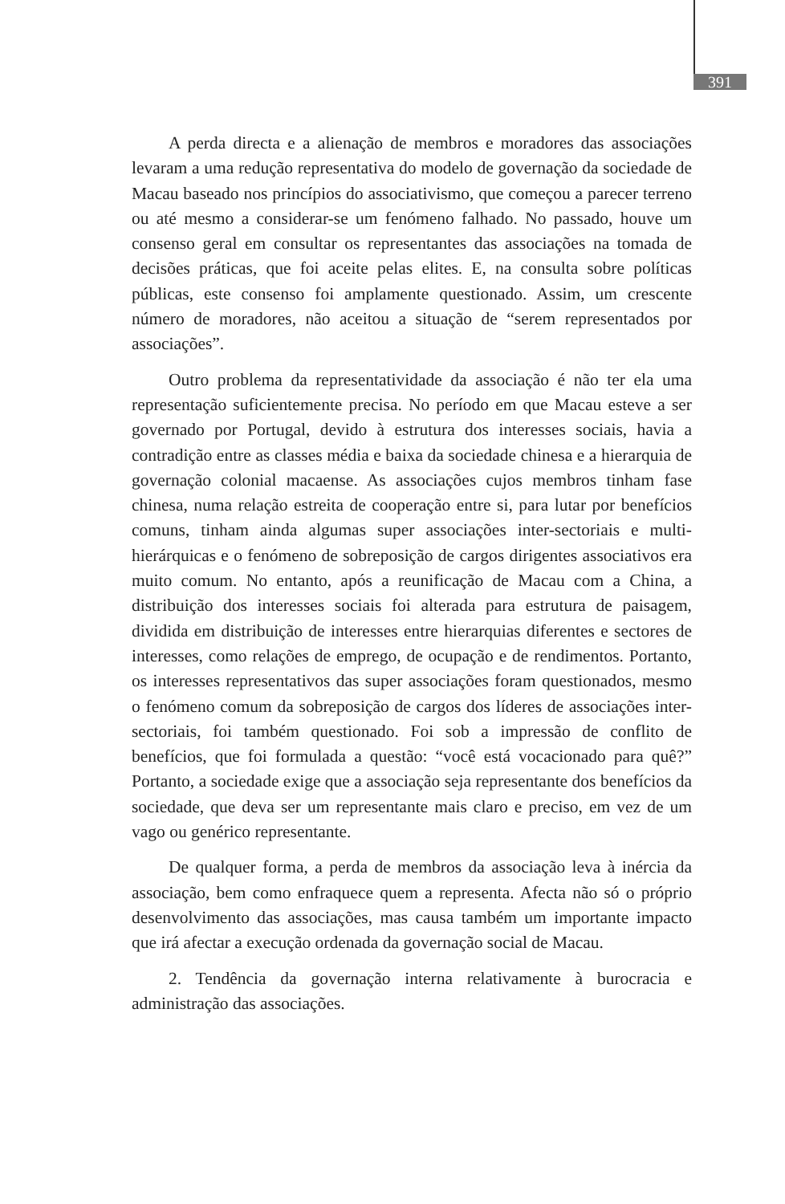391
A perda directa e a alienação de membros e moradores das associações levaram a uma redução representativa do modelo de governação da sociedade de Macau baseado nos princípios do associativismo, que começou a parecer terreno ou até mesmo a considerar-se um fenómeno falhado. No passado, houve um consenso geral em consultar os representantes das associações na tomada de decisões práticas, que foi aceite pelas elites. E, na consulta sobre políticas públicas, este consenso foi amplamente questionado. Assim, um crescente número de moradores, não aceitou a situação de “serem representados por associações”.
Outro problema da representatividade da associação é não ter ela uma representação suficientemente precisa. No período em que Macau esteve a ser governado por Portugal, devido à estrutura dos interesses sociais, havia a contradição entre as classes média e baixa da sociedade chinesa e a hierarquia de governação colonial macaense. As associações cujos membros tinham fase chinesa, numa relação estreita de cooperação entre si, para lutar por benefícios comuns, tinham ainda algumas super associações inter-sectoriais e multi-hierárquicas e o fenómeno de sobreposição de cargos dirigentes associativos era muito comum. No entanto, após a reunificação de Macau com a China, a distribuição dos interesses sociais foi alterada para estrutura de paisagem, dividida em distribuição de interesses entre hierarquias diferentes e sectores de interesses, como relações de emprego, de ocupação e de rendimentos. Portanto, os interesses representativos das super associações foram questionados, mesmo o fenómeno comum da sobreposição de cargos dos líderes de associações inter-sectoriais, foi também questionado. Foi sob a impressão de conflito de benefícios, que foi formulada a questão: “você está vocacionado para quê?” Portanto, a sociedade exige que a associação seja representante dos benefícios da sociedade, que deva ser um representante mais claro e preciso, em vez de um vago ou genérico representante.
De qualquer forma, a perda de membros da associação leva à inércia da associação, bem como enfraquece quem a representa. Afecta não só o próprio desenvolvimento das associações, mas causa também um importante impacto que irá afectar a execução ordenada da governação social de Macau.
2. Tendência da governação interna relativamente à burocracia e administração das associações.